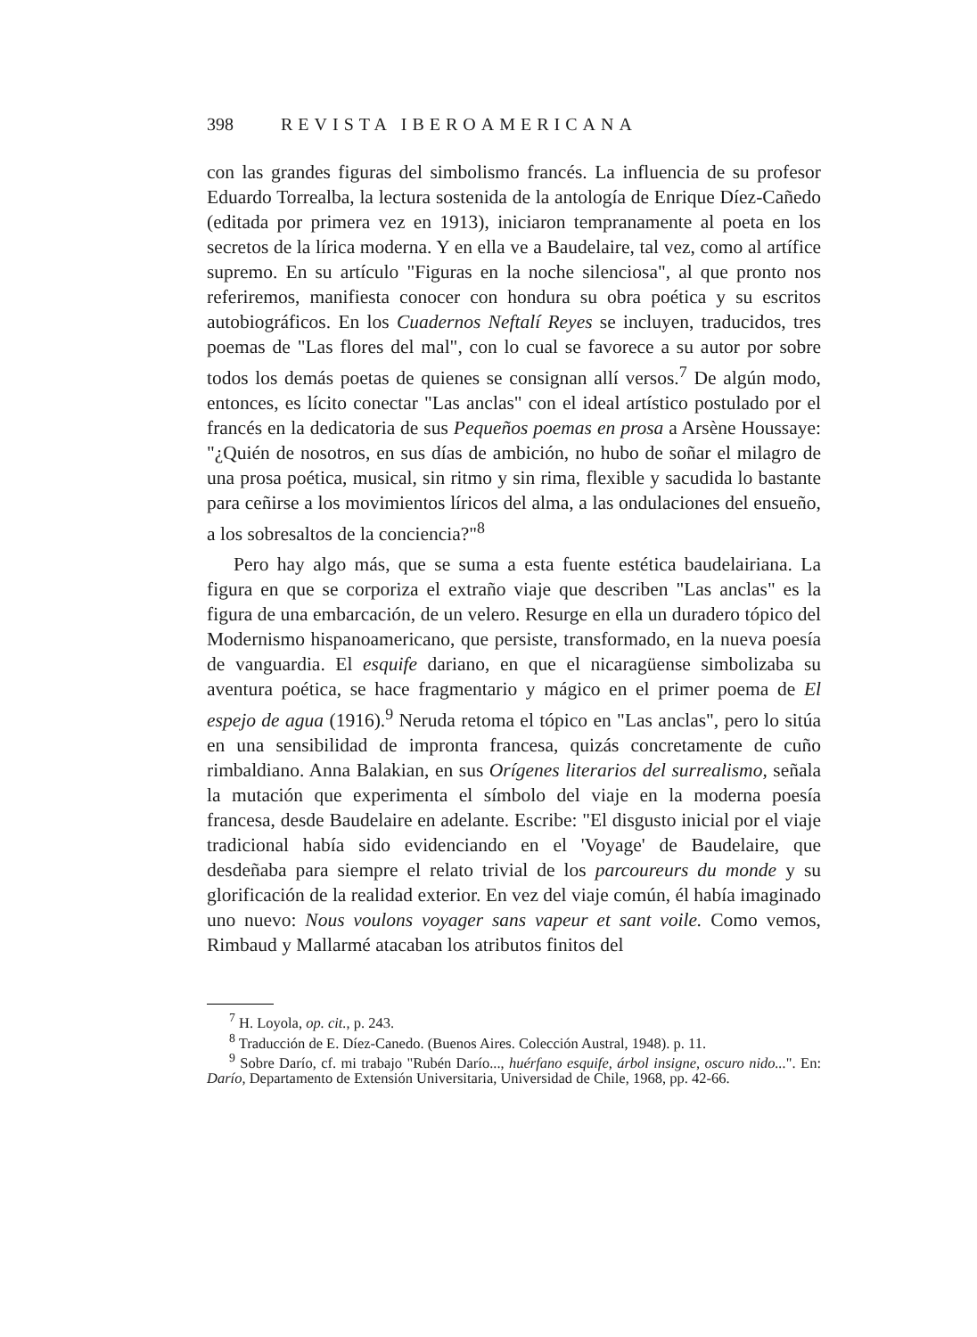398 REVISTA IBEROAMERICANA
con las grandes figuras del simbolismo francés. La influencia de su profesor Eduardo Torrealba, la lectura sostenida de la antología de Enrique Díez-Cañedo (editada por primera vez en 1913), iniciaron tempranamente al poeta en los secretos de la lírica moderna. Y en ella ve a Baudelaire, tal vez, como al artífice supremo. En su artículo "Figuras en la noche silenciosa", al que pronto nos referiremos, manifiesta conocer con hondura su obra poética y su escritos autobiográficos. En los Cuadernos Neftalí Reyes se incluyen, traducidos, tres poemas de "Las flores del mal", con lo cual se favorece a su autor por sobre todos los demás poetas de quienes se consignan allí versos.<sup>7</sup> De algún modo, entonces, es lícito conectar "Las anclas" con el ideal artístico postulado por el francés en la dedicatoria de sus Pequeños poemas en prosa a Arsène Houssaye: "¿Quién de nosotros, en sus días de ambición, no hubo de soñar el milagro de una prosa poética, musical, sin ritmo y sin rima, flexible y sacudida lo bastante para ceñirse a los movimientos líricos del alma, a las ondulaciones del ensueño, a los sobresaltos de la conciencia?"<sup>8</sup>
Pero hay algo más, que se suma a esta fuente estética baudelairiana. La figura en que se corporiza el extraño viaje que describen "Las anclas" es la figura de una embarcación, de un velero. Resurge en ella un duradero tópico del Modernismo hispanoamericano, que persiste, transformado, en la nueva poesía de vanguardia. El esquife dariano, en que el nicaragüense simbolizaba su aventura poética, se hace fragmentario y mágico en el primer poema de El espejo de agua (1916).<sup>9</sup> Neruda retoma el tópico en "Las anclas", pero lo sitúa en una sensibilidad de impronta francesa, quizás concretamente de cuño rimbaldiano. Anna Balakian, en sus Orígenes literarios del surrealismo, señala la mutación que experimenta el símbolo del viaje en la moderna poesía francesa, desde Baudelaire en adelante. Escribe: "El disgusto inicial por el viaje tradicional había sido evidenciando en el 'Voyage' de Baudelaire, que desdeñaba para siempre el relato trivial de los parcoureurs du monde y su glorificación de la realidad exterior. En vez del viaje común, él había imaginado uno nuevo: Nous voulons voyager sans vapeur et sant voile. Como vemos, Rimbaud y Mallarmé atacaban los atributos finitos del
<sup>7</sup> H. Loyola, op. cit., p. 243.
<sup>8</sup> Traducción de E. Díez-Canedo. (Buenos Aires. Colección Austral, 1948). p. 11.
<sup>9</sup> Sobre Darío, cf. mi trabajo "Rubén Darío..., huérfano esquife, árbol insigne, oscuro nido...". En: Darío, Departamento de Extensión Universitaria, Universidad de Chile, 1968, pp. 42-66.